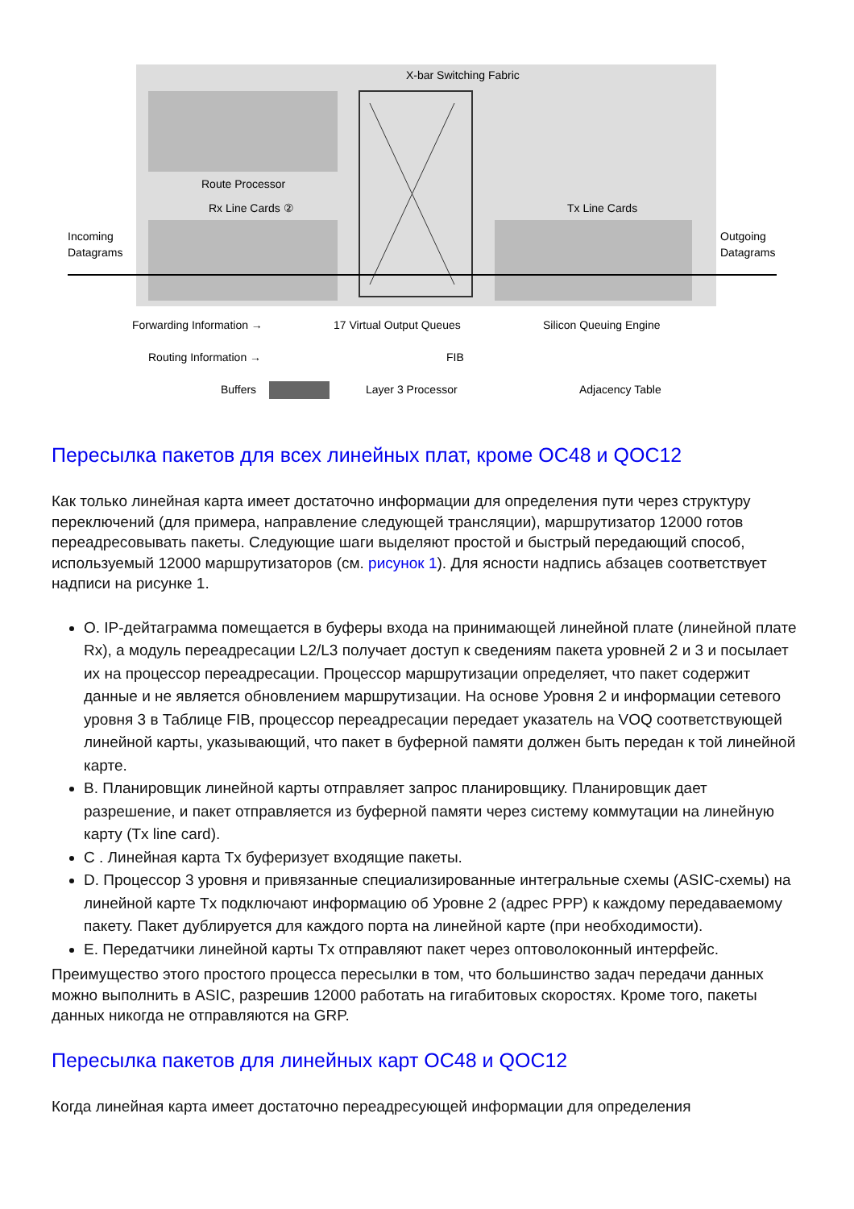X-bar Switching Fabric
Route Processor
Rx Line Cards ②
Tx Line Cards
Incoming
Datagrams
Outgoing
Datagrams
Forwarding Information →
17 Virtual Output Queues
Silicon Queuing Engine
Routing Information →
FIB
Buffers
Layer 3 Processor
Adjacency Table
Пересылка пакетов для всех линейных плат, кроме OC48 и QOC12
Как только линейная карта имеет достаточно информации для определения пути через структуру переключений (для примера, направление следующей трансляции), маршрутизатор 12000 готов переадресовывать пакеты. Следующие шаги выделяют простой и быстрый передающий способ, используемый 12000 маршрутизаторов (см. рисунок 1). Для ясности надпись абзацев соответствует надписи на рисунке 1.
O. IP-дейтаграмма помещается в буферы входа на принимающей линейной плате (линейной плате Rx), а модуль переадресации L2/L3 получает доступ к сведениям пакета уровней 2 и 3 и посылает их на процессор переадресации. Процессор маршрутизации определяет, что пакет содержит данные и не является обновлением маршрутизации. На основе Уровня 2 и информации сетевого уровня 3 в Таблице FIB, процессор переадресации передает указатель на VOQ соответствующей линейной карты, указывающий, что пакет в буферной памяти должен быть передан к той линейной карте.
B. Планировщик линейной карты отправляет запрос планировщику. Планировщик дает разрешение, и пакет отправляется из буферной памяти через систему коммутации на линейную карту (Tx line card).
C . Линейная карта Tx буферизует входящие пакеты.
D. Процессор 3 уровня и привязанные специализированные интегральные схемы (ASIC-схемы) на линейной карте Tx подключают информацию об Уровне 2 (адрес PPP) к каждому передаваемому пакету. Пакет дублируется для каждого порта на линейной карте (при необходимости).
E. Передатчики линейной карты Tx отправляют пакет через оптоволоконный интерфейс.
Преимущество этого простого процесса пересылки в том, что большинство задач передачи данных можно выполнить в ASIC, разрешив 12000 работать на гигабитовых скоростях. Кроме того, пакеты данных никогда не отправляются на GRP.
Пересылка пакетов для линейных карт OC48 и QOC12
Когда линейная карта имеет достаточно переадресующей информации для определения